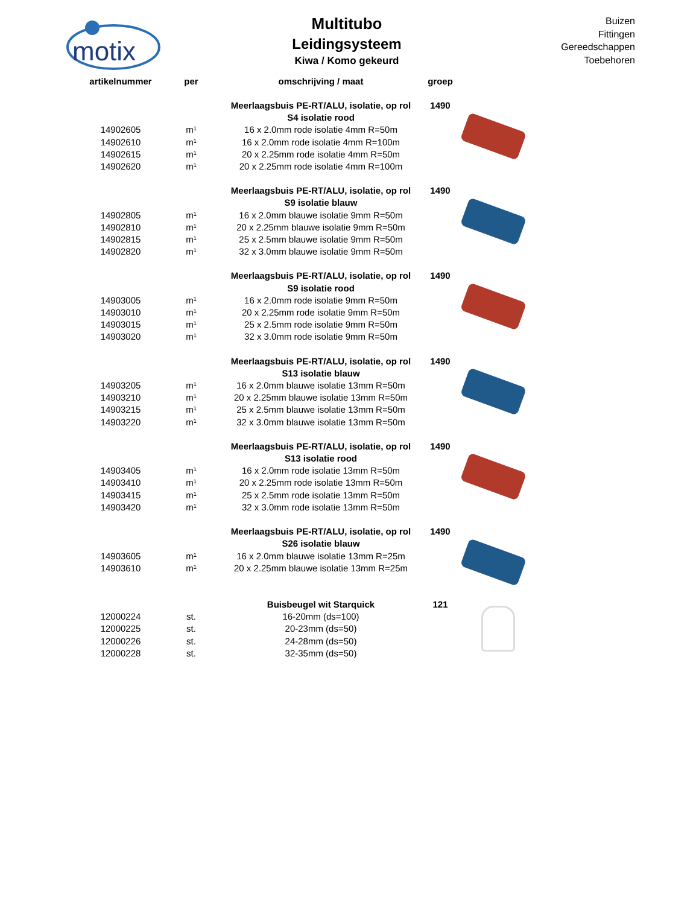motix
Multitubo
Leidingsysteem
Kiwa / Komo gekeurd
Buizen
Fittingen
Gereedschappen
Toebehoren
| artikelnummer | per | omschrijving / maat | groep | |
| --- | --- | --- | --- | --- |
| | | Meerlaagsbuis PE-RT/ALU, isolatie, op rol | 1490 | |
| | | S4 isolatie rood | | |
| 14902605 | m¹ | 16 x 2.0mm rode isolatie 4mm R=50m | | |
| 14902610 | m¹ | 16 x 2.0mm rode isolatie 4mm R=100m | | |
| 14902615 | m¹ | 20 x 2.25mm rode isolatie 4mm R=50m | | |
| 14902620 | m¹ | 20 x 2.25mm rode isolatie 4mm R=100m | | |
| | | Meerlaagsbuis PE-RT/ALU, isolatie, op rol | 1490 | |
| | | S9 isolatie blauw | | |
| 14902805 | m¹ | 16 x 2.0mm blauwe isolatie 9mm R=50m | | |
| 14902810 | m¹ | 20 x 2.25mm blauwe isolatie 9mm R=50m | | |
| 14902815 | m¹ | 25 x 2.5mm blauwe isolatie 9mm R=50m | | |
| 14902820 | m¹ | 32 x 3.0mm blauwe isolatie 9mm R=50m | | |
| | | Meerlaagsbuis PE-RT/ALU, isolatie, op rol | 1490 | |
| | | S9 isolatie rood | | |
| 14903005 | m¹ | 16 x 2.0mm rode isolatie 9mm R=50m | | |
| 14903010 | m¹ | 20 x 2.25mm rode isolatie 9mm R=50m | | |
| 14903015 | m¹ | 25 x 2.5mm rode isolatie 9mm R=50m | | |
| 14903020 | m¹ | 32 x 3.0mm rode isolatie 9mm R=50m | | |
| | | Meerlaagsbuis PE-RT/ALU, isolatie, op rol | 1490 | |
| | | S13 isolatie blauw | | |
| 14903205 | m¹ | 16 x 2.0mm blauwe isolatie 13mm R=50m | | |
| 14903210 | m¹ | 20 x 2.25mm blauwe isolatie 13mm R=50m | | |
| 14903215 | m¹ | 25 x 2.5mm blauwe isolatie 13mm R=50m | | |
| 14903220 | m¹ | 32 x 3.0mm blauwe isolatie 13mm R=50m | | |
| | | Meerlaagsbuis PE-RT/ALU, isolatie, op rol | 1490 | |
| | | S13 isolatie rood | | |
| 14903405 | m¹ | 16 x 2.0mm rode isolatie 13mm R=50m | | |
| 14903410 | m¹ | 20 x 2.25mm rode isolatie 13mm R=50m | | |
| 14903415 | m¹ | 25 x 2.5mm rode isolatie 13mm R=50m | | |
| 14903420 | m¹ | 32 x 3.0mm rode isolatie 13mm R=50m | | |
| | | Meerlaagsbuis PE-RT/ALU, isolatie, op rol | 1490 | |
| | | S26 isolatie blauw | | |
| 14903605 | m¹ | 16 x 2.0mm blauwe isolatie 13mm R=25m | | |
| 14903610 | m¹ | 20 x 2.25mm blauwe isolatie 13mm R=25m | | |
| | | Buisbeugel wit Starquick | 121 | |
| 12000224 | st. | 16-20mm (ds=100) | | |
| 12000225 | st. | 20-23mm (ds=50) | | |
| 12000226 | st. | 24-28mm (ds=50) | | |
| 12000228 | st. | 32-35mm (ds=50) | | |